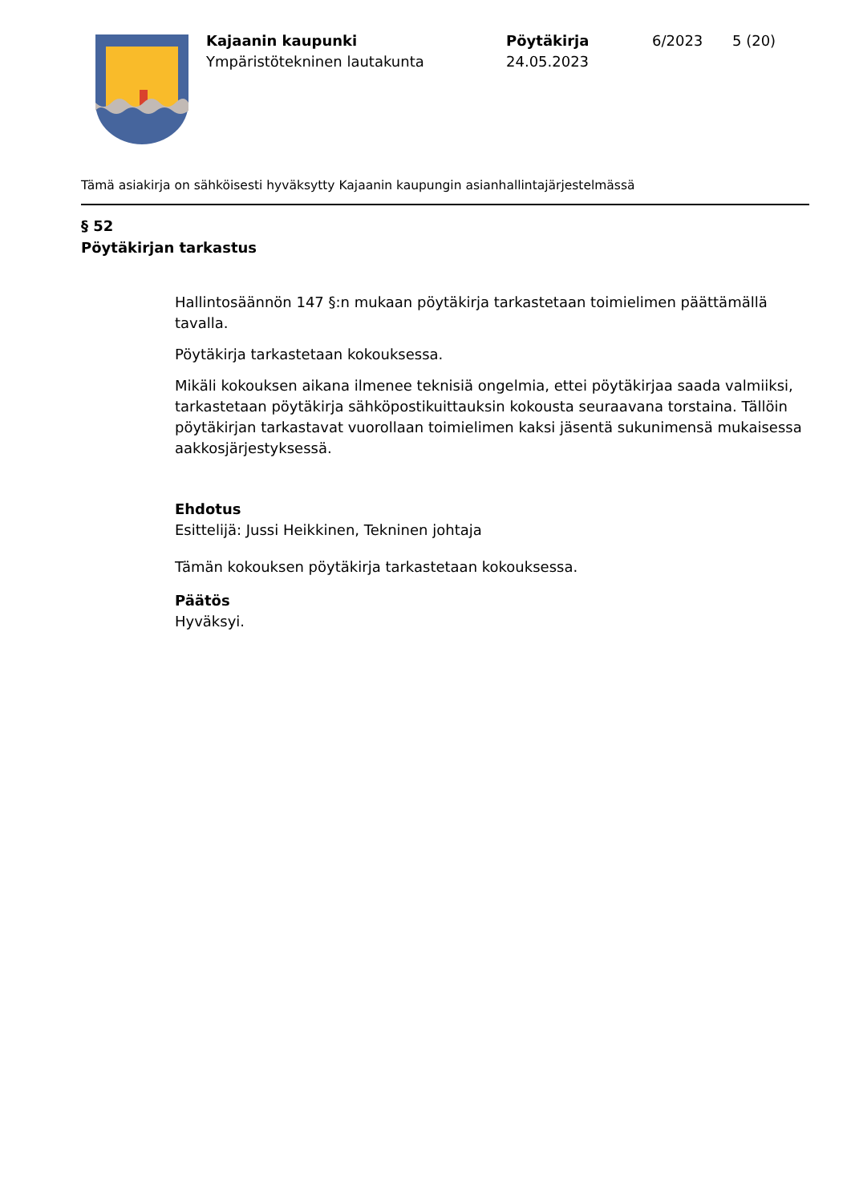Kajaanin kaupunki
Ympäristötekninen lautakunta
Pöytäkirja
24.05.2023
6/2023 5 (20)
Tämä asiakirja on sähköisesti hyväksytty Kajaanin kaupungin asianhallintajärjestelmässä
§ 52
Pöytäkirjan tarkastus
Hallintosäännön 147 §:n mukaan pöytäkirja tarkastetaan toimielimen päättämällä tavalla.
Pöytäkirja tarkastetaan kokouksessa.
Mikäli kokouksen aikana ilmenee teknisiä ongelmia, ettei pöytäkirjaa saada valmiiksi, tarkastetaan pöytäkirja sähköpostikuittauksin kokousta seuraavana torstaina. Tällöin pöytäkirjan tarkastavat vuorollaan toimielimen kaksi jäsentä sukunimensä mukaisessa aakkosjärjestyksessä.
Ehdotus
Esittelijä: Jussi Heikkinen, Tekninen johtaja
Tämän kokouksen pöytäkirja tarkastetaan kokouksessa.
Päätös
Hyväksyi.